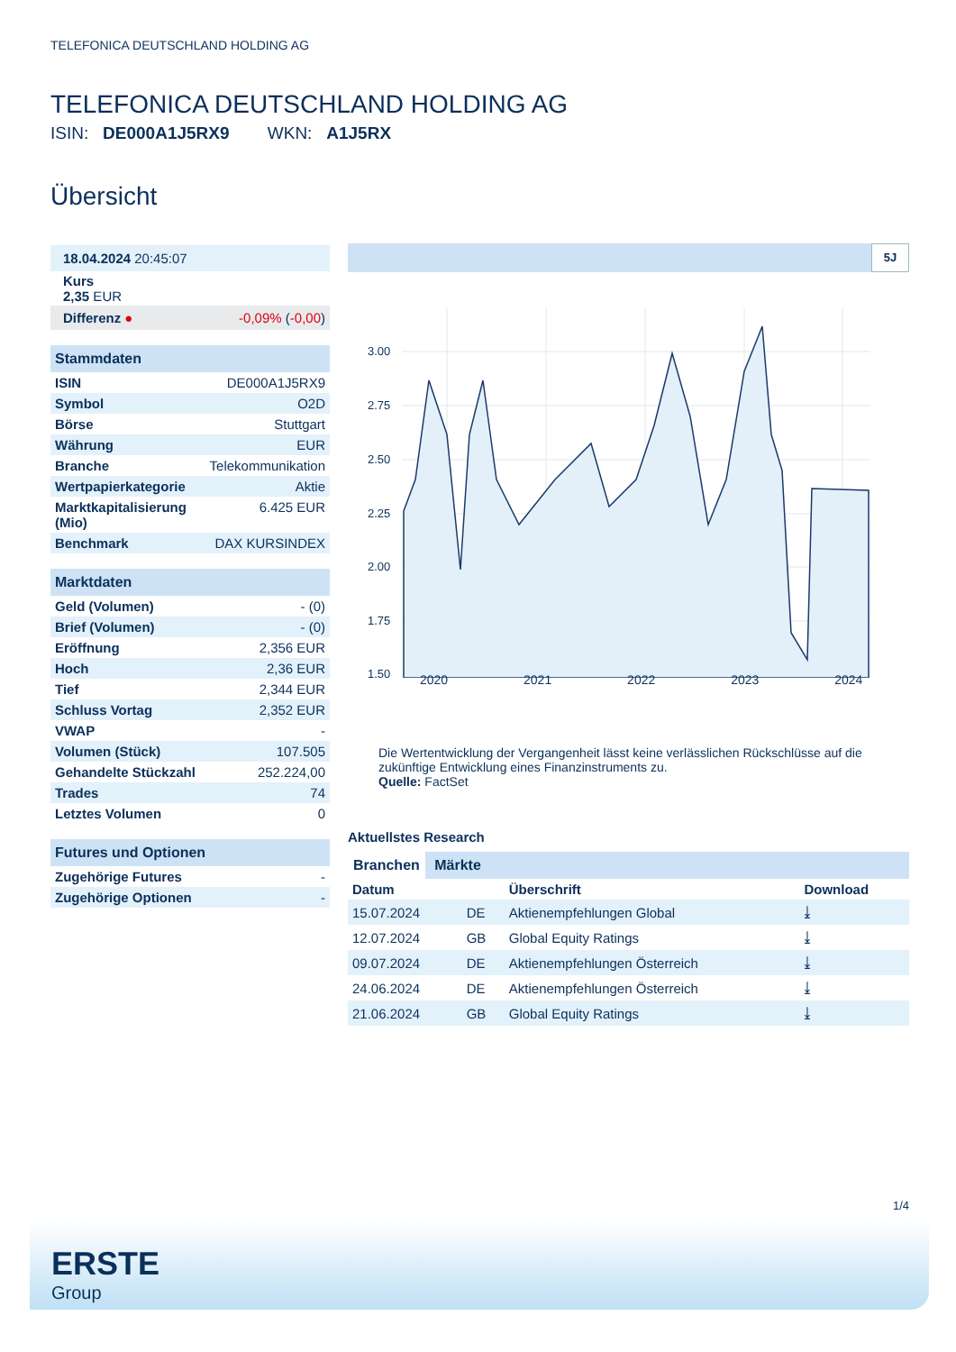TELEFONICA DEUTSCHLAND HOLDING AG
TELEFONICA DEUTSCHLAND HOLDING AG
ISIN: DE000A1J5RX9 WKN: A1J5RX
Übersicht
| 18.04.2024 20:45:07 |
| Kurs 2,35 EUR |
| Differenz ● | -0,09% ( -0,00 ) |
| Stammdaten | |
| ISIN | DE000A1J5RX9 |
| Symbol | O2D |
| Börse | Stuttgart |
| Währung | EUR |
| Branche | Telekommunikation |
| Wertpapierkategorie | Aktie |
| Marktkapitalisierung (Mio) | 6.425 EUR |
| Benchmark | DAX KURSINDEX |
| Marktdaten | |
| Geld (Volumen) | - (0) |
| Brief (Volumen) | - (0) |
| Eröffnung | 2,356 EUR |
| Hoch | 2,36 EUR |
| Tief | 2,344 EUR |
| Schluss Vortag | 2,352 EUR |
| VWAP | - |
| Volumen (Stück) | 107.505 |
| Gehandelte Stückzahl | 252.224,00 |
| Trades | 74 |
| Letztes Volumen | 0 |
| Futures und Optionen | |
| Zugehörige Futures | - |
| Zugehörige Optionen | - |
5J
3.00
2.75
2.50
2.25
2.00
1.75
1.50
2020 2021 2022 2023 2024
Die Wertentwicklung der Vergangenheit lässt keine verlässlichen Rückschlüsse auf die zukünftige Entwicklung eines Finanzinstruments zu.
Quelle: FactSet
Aktuellstes Research
Branchen Märkte
| Datum | | Überschrift | Download |
| --- | --- | --- | --- |
| 15.07.2024 | DE | Aktienempfehlungen Global | ⤓ |
| 12.07.2024 | GB | Global Equity Ratings | ⤓ |
| 09.07.2024 | DE | Aktienempfehlungen Österreich | ⤓ |
| 24.06.2024 | DE | Aktienempfehlungen Österreich | ⤓ |
| 21.06.2024 | GB | Global Equity Ratings | ⤓ |
1/4
ERSTE
Group